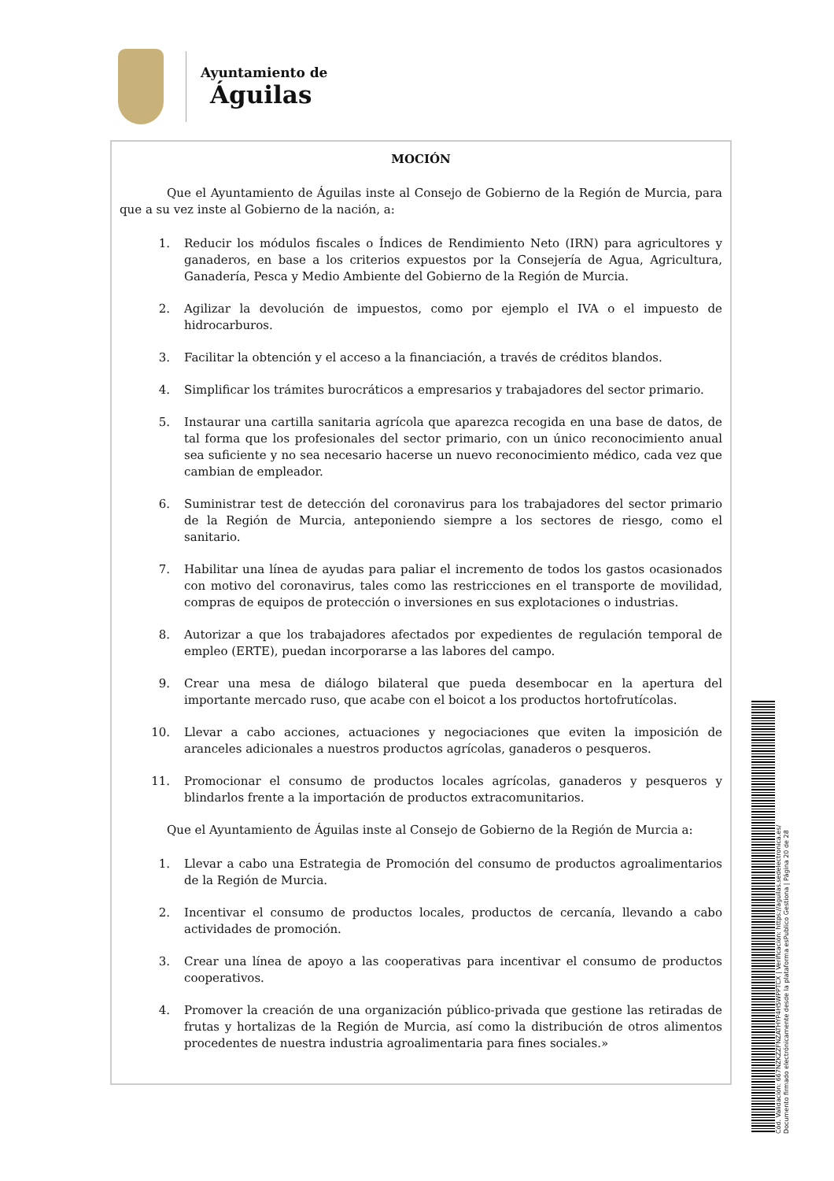Ayuntamiento de
Águilas
MOCIÓN
Que el Ayuntamiento de Águilas inste al Consejo de Gobierno de la Región de Murcia, para que a su vez inste al Gobierno de la nación, a:
1. Reducir los módulos fiscales o Índices de Rendimiento Neto (IRN) para agricultores y ganaderos, en base a los criterios expuestos por la Consejería de Agua, Agricultura, Ganadería, Pesca y Medio Ambiente del Gobierno de la Región de Murcia.
2. Agilizar la devolución de impuestos, como por ejemplo el IVA o el impuesto de hidrocarburos.
3. Facilitar la obtención y el acceso a la financiación, a través de créditos blandos.
4. Simplificar los trámites burocráticos a empresarios y trabajadores del sector primario.
5. Instaurar una cartilla sanitaria agrícola que aparezca recogida en una base de datos, de tal forma que los profesionales del sector primario, con un único reconocimiento anual sea suficiente y no sea necesario hacerse un nuevo reconocimiento médico, cada vez que cambian de empleador.
6. Suministrar test de detección del coronavirus para los trabajadores del sector primario de la Región de Murcia, anteponiendo siempre a los sectores de riesgo, como el sanitario.
7. Habilitar una línea de ayudas para paliar el incremento de todos los gastos ocasionados con motivo del coronavirus, tales como las restricciones en el transporte de movilidad, compras de equipos de protección o inversiones en sus explotaciones o industrias.
8. Autorizar a que los trabajadores afectados por expedientes de regulación temporal de empleo (ERTE), puedan incorporarse a las labores del campo.
9. Crear una mesa de diálogo bilateral que pueda desembocar en la apertura del importante mercado ruso, que acabe con el boicot a los productos hortofrutícolas.
10. Llevar a cabo acciones, actuaciones y negociaciones que eviten la imposición de aranceles adicionales a nuestros productos agrícolas, ganaderos o pesqueros.
11. Promocionar el consumo de productos locales agrícolas, ganaderos y pesqueros y blindarlos frente a la importación de productos extracomunitarios.
Que el Ayuntamiento de Águilas inste al Consejo de Gobierno de la Región de Murcia a:
1. Llevar a cabo una Estrategia de Promoción del consumo de productos agroalimentarios de la Región de Murcia.
2. Incentivar el consumo de productos locales, productos de cercanía, llevando a cabo actividades de promoción.
3. Crear una línea de apoyo a las cooperativas para incentivar el consumo de productos cooperativos.
4. Promover la creación de una organización público-privada que gestione las retiradas de frutas y hortalizas de la Región de Murcia, así como la distribución de otros alimentos procedentes de nuestra industria agroalimentaria para fines sociales.»
Cód. Validación: 667NZKZZFNZATHYP4H5WPPTCX | Verificación: https://aguilas.sedelectronica.es/
Documento firmado electrónicamente desde la plataforma esPublico Gestiona | Página 20 de 28